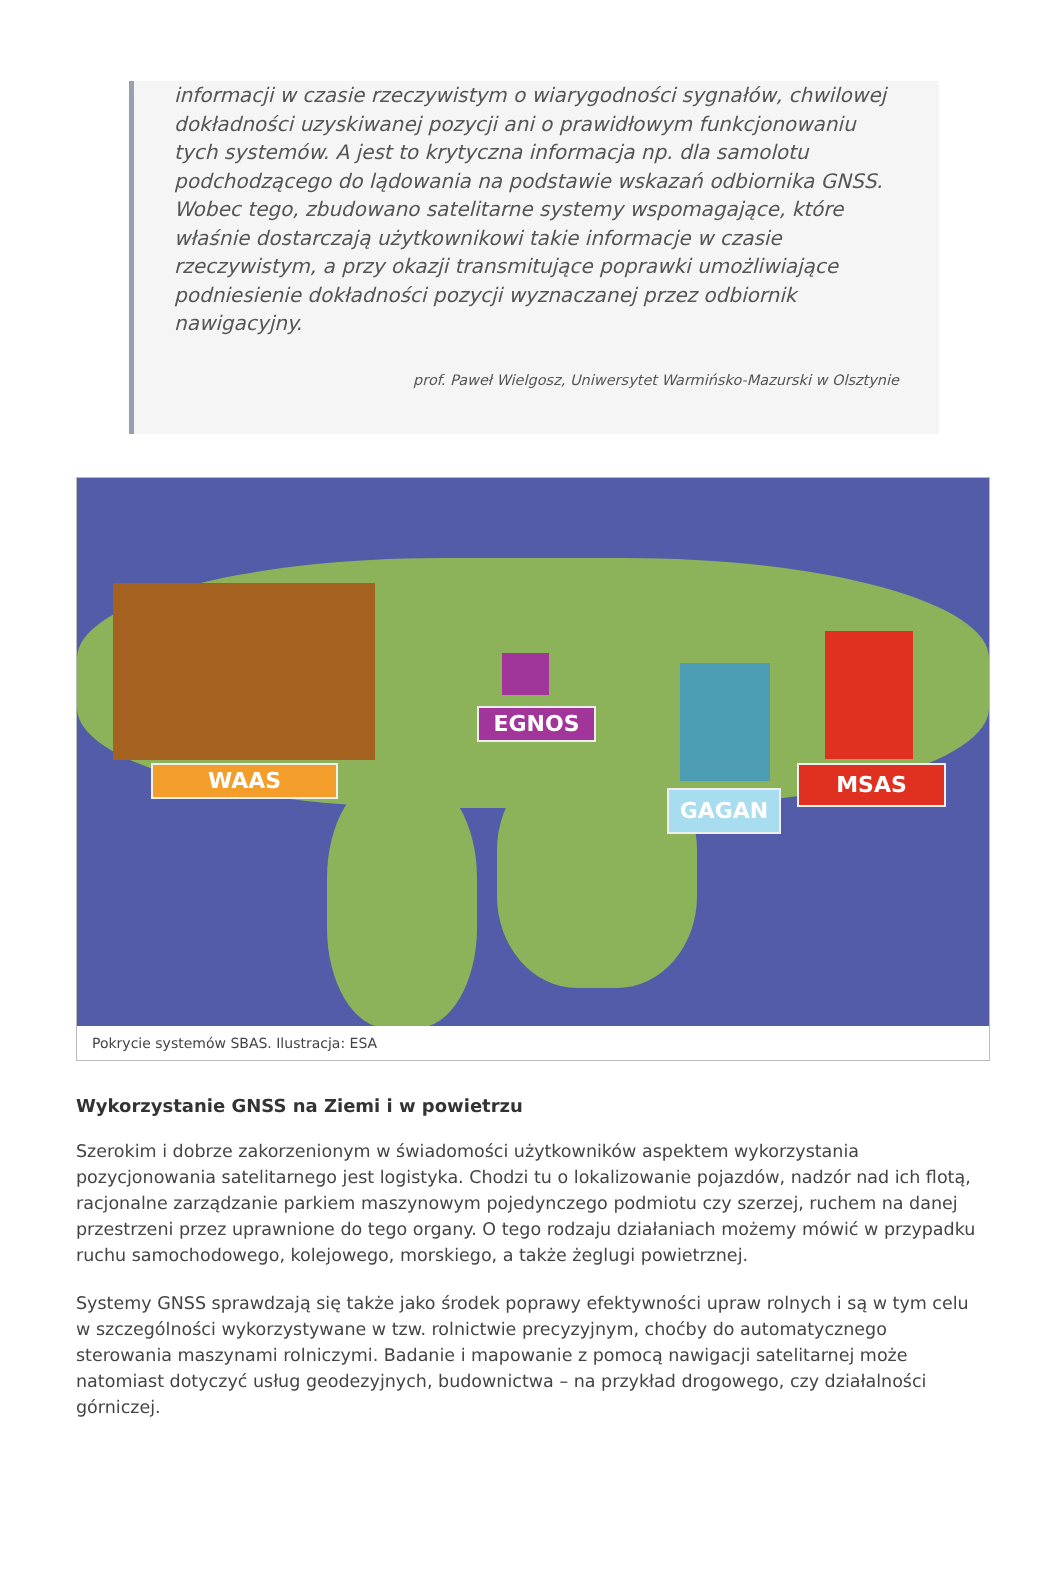informacji w czasie rzeczywistym o wiarygodności sygnałów, chwilowej dokładności uzyskiwanej pozycji ani o prawidłowym funkcjonowaniu tych systemów. A jest to krytyczna informacja np. dla samolotu podchodzącego do lądowania na podstawie wskazań odbiornika GNSS. Wobec tego, zbudowano satelitarne systemy wspomagające, które właśnie dostarczają użytkownikowi takie informacje w czasie rzeczywistym, a przy okazji transmitujące poprawki umożliwiające podniesienie dokładności pozycji wyznaczanej przez odbiornik nawigacyjny.
prof. Paweł Wielgosz, Uniwersytet Warmińsko-Mazurski w Olsztynie
WAAS
EGNOS
GAGAN
MSAS
Pokrycie systemów SBAS. Ilustracja: ESA
Wykorzystanie GNSS na Ziemi i w powietrzu
Szerokim i dobrze zakorzenionym w świadomości użytkowników aspektem wykorzystania pozycjonowania satelitarnego jest logistyka. Chodzi tu o lokalizowanie pojazdów, nadzór nad ich flotą, racjonalne zarządzanie parkiem maszynowym pojedynczego podmiotu czy szerzej, ruchem na danej przestrzeni przez uprawnione do tego organy. O tego rodzaju działaniach możemy mówić w przypadku ruchu samochodowego, kolejowego, morskiego, a także żeglugi powietrznej.
Systemy GNSS sprawdzają się także jako środek poprawy efektywności upraw rolnych i są w tym celu w szczególności wykorzystywane w tzw. rolnictwie precyzyjnym, choćby do automatycznego sterowania maszynami rolniczymi. Badanie i mapowanie z pomocą nawigacji satelitarnej może natomiast dotyczyć usług geodezyjnych, budownictwa – na przykład drogowego, czy działalności górniczej.